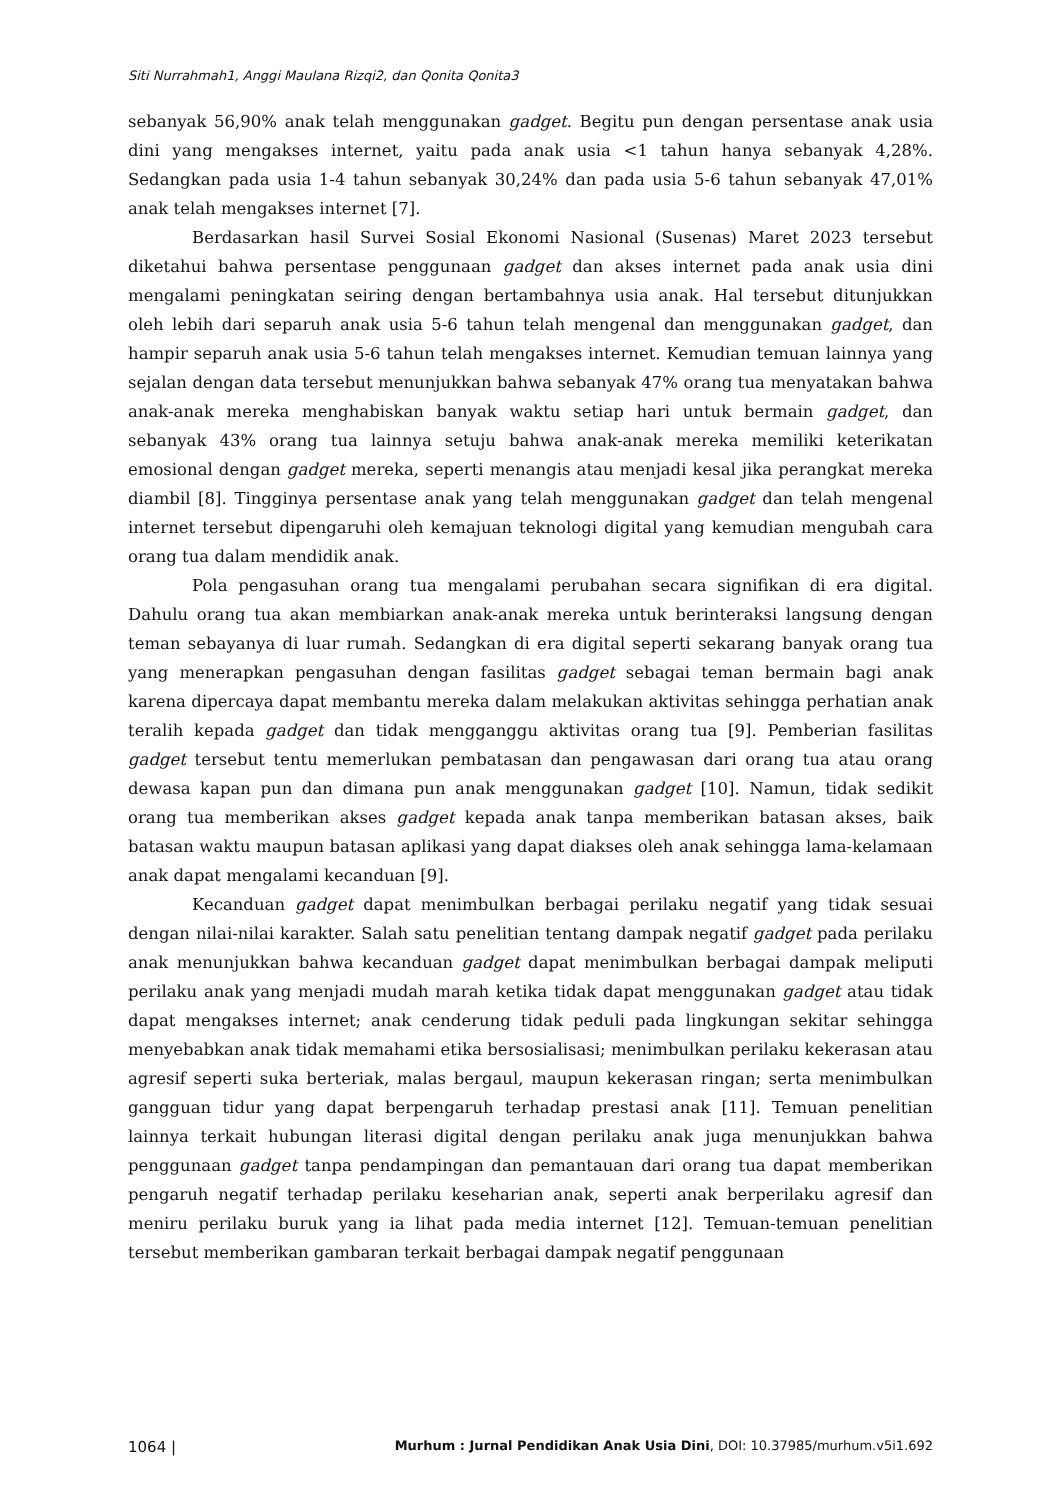Siti Nurrahmah1, Anggi Maulana Rizqi2, dan Qonita Qonita3
sebanyak 56,90% anak telah menggunakan gadget. Begitu pun dengan persentase anak usia dini yang mengakses internet, yaitu pada anak usia <1 tahun hanya sebanyak 4,28%. Sedangkan pada usia 1-4 tahun sebanyak 30,24% dan pada usia 5-6 tahun sebanyak 47,01% anak telah mengakses internet [7].
Berdasarkan hasil Survei Sosial Ekonomi Nasional (Susenas) Maret 2023 tersebut diketahui bahwa persentase penggunaan gadget dan akses internet pada anak usia dini mengalami peningkatan seiring dengan bertambahnya usia anak. Hal tersebut ditunjukkan oleh lebih dari separuh anak usia 5-6 tahun telah mengenal dan menggunakan gadget, dan hampir separuh anak usia 5-6 tahun telah mengakses internet. Kemudian temuan lainnya yang sejalan dengan data tersebut menunjukkan bahwa sebanyak 47% orang tua menyatakan bahwa anak-anak mereka menghabiskan banyak waktu setiap hari untuk bermain gadget, dan sebanyak 43% orang tua lainnya setuju bahwa anak-anak mereka memiliki keterikatan emosional dengan gadget mereka, seperti menangis atau menjadi kesal jika perangkat mereka diambil [8]. Tingginya persentase anak yang telah menggunakan gadget dan telah mengenal internet tersebut dipengaruhi oleh kemajuan teknologi digital yang kemudian mengubah cara orang tua dalam mendidik anak.
Pola pengasuhan orang tua mengalami perubahan secara signifikan di era digital. Dahulu orang tua akan membiarkan anak-anak mereka untuk berinteraksi langsung dengan teman sebayanya di luar rumah. Sedangkan di era digital seperti sekarang banyak orang tua yang menerapkan pengasuhan dengan fasilitas gadget sebagai teman bermain bagi anak karena dipercaya dapat membantu mereka dalam melakukan aktivitas sehingga perhatian anak teralih kepada gadget dan tidak mengganggu aktivitas orang tua [9]. Pemberian fasilitas gadget tersebut tentu memerlukan pembatasan dan pengawasan dari orang tua atau orang dewasa kapan pun dan dimana pun anak menggunakan gadget [10]. Namun, tidak sedikit orang tua memberikan akses gadget kepada anak tanpa memberikan batasan akses, baik batasan waktu maupun batasan aplikasi yang dapat diakses oleh anak sehingga lama-kelamaan anak dapat mengalami kecanduan [9].
Kecanduan gadget dapat menimbulkan berbagai perilaku negatif yang tidak sesuai dengan nilai-nilai karakter. Salah satu penelitian tentang dampak negatif gadget pada perilaku anak menunjukkan bahwa kecanduan gadget dapat menimbulkan berbagai dampak meliputi perilaku anak yang menjadi mudah marah ketika tidak dapat menggunakan gadget atau tidak dapat mengakses internet; anak cenderung tidak peduli pada lingkungan sekitar sehingga menyebabkan anak tidak memahami etika bersosialisasi; menimbulkan perilaku kekerasan atau agresif seperti suka berteriak, malas bergaul, maupun kekerasan ringan; serta menimbulkan gangguan tidur yang dapat berpengaruh terhadap prestasi anak [11]. Temuan penelitian lainnya terkait hubungan literasi digital dengan perilaku anak juga menunjukkan bahwa penggunaan gadget tanpa pendampingan dan pemantauan dari orang tua dapat memberikan pengaruh negatif terhadap perilaku keseharian anak, seperti anak berperilaku agresif dan meniru perilaku buruk yang ia lihat pada media internet [12]. Temuan-temuan penelitian tersebut memberikan gambaran terkait berbagai dampak negatif penggunaan
1064 | Murhum : Jurnal Pendidikan Anak Usia Dini, DOI: 10.37985/murhum.v5i1.692